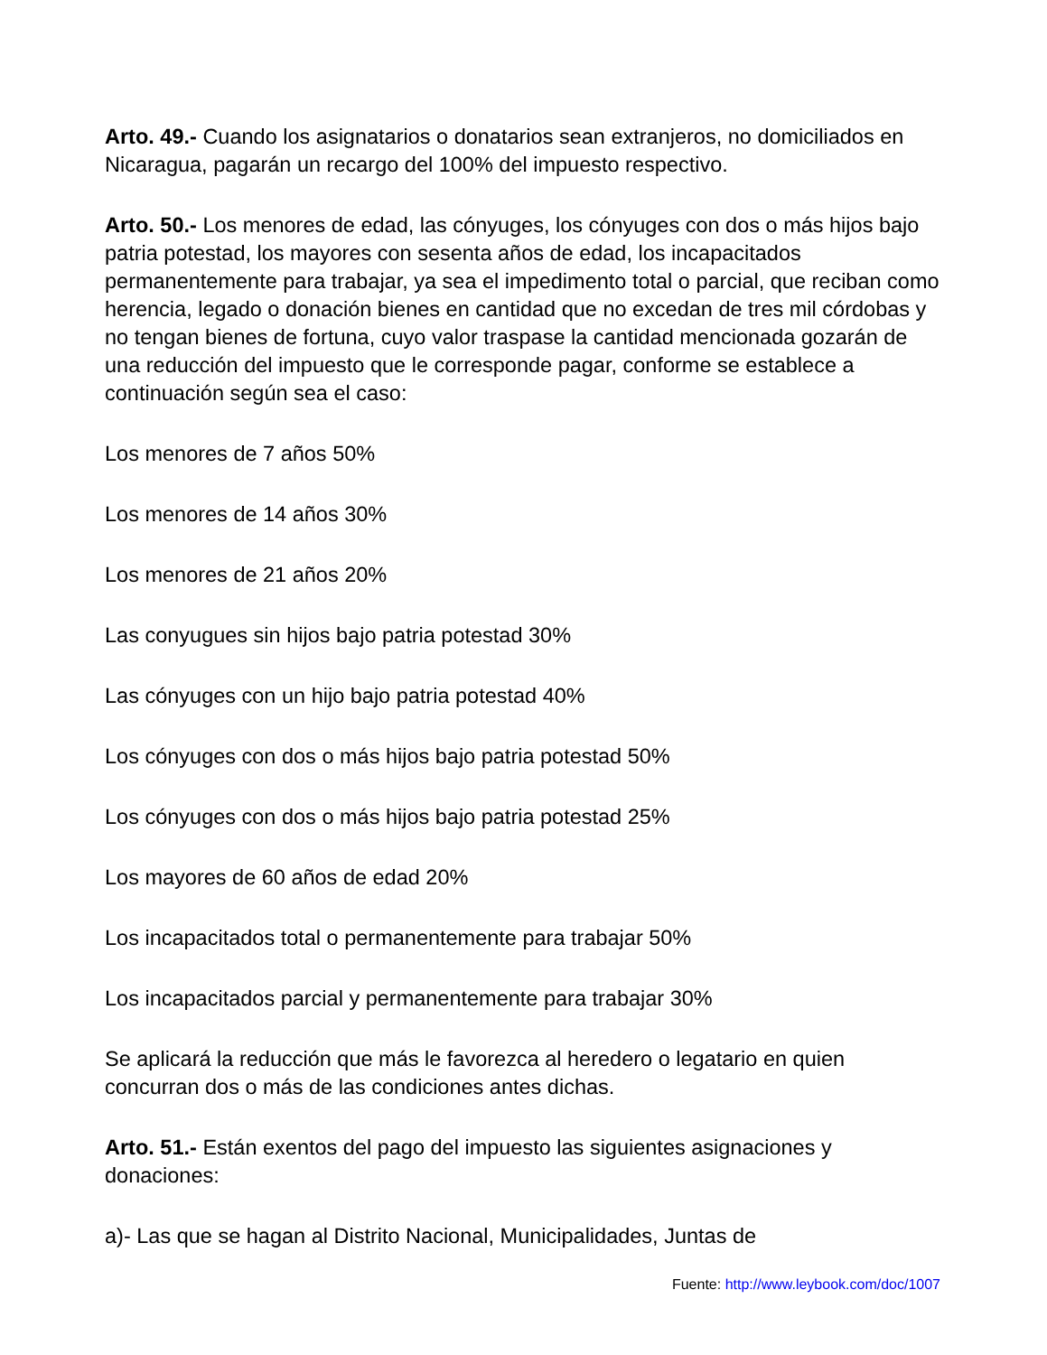Arto. 49.- Cuando los asignatarios o donatarios sean extranjeros, no domiciliados en Nicaragua, pagarán un recargo del 100% del impuesto respectivo.
Arto. 50.- Los menores de edad, las cónyuges, los cónyuges con dos o más hijos bajo patria potestad, los mayores con sesenta años de edad, los incapacitados permanentemente para trabajar, ya sea el impedimento total o parcial, que reciban como herencia, legado o donación bienes en cantidad que no excedan de tres mil córdobas y no tengan bienes de fortuna, cuyo valor traspase la cantidad mencionada gozarán de una reducción del impuesto que le corresponde pagar, conforme se establece a continuación según sea el caso:
Los menores de 7 años 50%
Los menores de 14 años 30%
Los menores de 21 años 20%
Las conyugues sin hijos bajo patria potestad 30%
Las cónyuges con un hijo bajo patria potestad 40%
Los cónyuges con dos o más hijos bajo patria potestad 50%
Los cónyuges con dos o más hijos bajo patria potestad 25%
Los mayores de 60 años de edad 20%
Los incapacitados total o permanentemente para trabajar 50%
Los incapacitados parcial y permanentemente para trabajar 30%
Se aplicará la reducción que más le favorezca al heredero o legatario en quien concurran dos o más de las condiciones antes dichas.
Arto. 51.- Están exentos del pago del impuesto las siguientes asignaciones y donaciones:
a)- Las que se hagan al Distrito Nacional, Municipalidades, Juntas de
Fuente: http://www.leybook.com/doc/1007